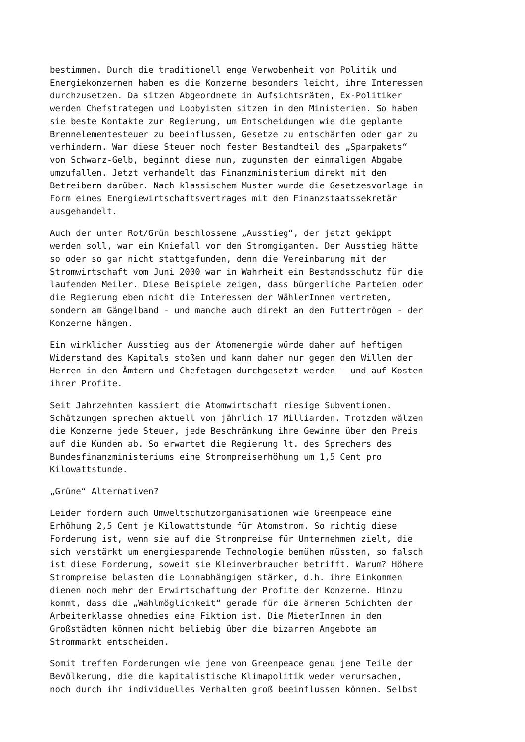bestimmen. Durch die traditionell enge Verwobenheit von Politik und Energiekonzernen haben es die Konzerne besonders leicht, ihre Interessen durchzusetzen. Da sitzen Abgeordnete in Aufsichtsräten, Ex-Politiker werden Chefstrategen und Lobbyisten sitzen in den Ministerien. So haben sie beste Kontakte zur Regierung, um Entscheidungen wie die geplante Brennelementesteuer zu beeinflussen, Gesetze zu entschärfen oder gar zu verhindern. War diese Steuer noch fester Bestandteil des „Sparpakets“ von Schwarz-Gelb, beginnt diese nun, zugunsten der einmaligen Abgabe umzufallen. Jetzt verhandelt das Finanzministerium direkt mit den Betreibern darüber. Nach klassischem Muster wurde die Gesetzesvorlage in Form eines Energiewirtschaftsvertrages mit dem Finanzstaatssekretär ausgehandelt.
Auch der unter Rot/Grün beschlossene „Ausstieg“, der jetzt gekippt werden soll, war ein Kniefall vor den Stromgiganten. Der Ausstieg hätte so oder so gar nicht stattgefunden, denn die Vereinbarung mit der Stromwirtschaft vom Juni 2000 war in Wahrheit ein Bestandsschutz für die laufenden Meiler. Diese Beispiele zeigen, dass bürgerliche Parteien oder die Regierung eben nicht die Interessen der WählerInnen vertreten, sondern am Gängelband - und manche auch direkt an den Futtertrögen - der Konzerne hängen.
Ein wirklicher Ausstieg aus der Atomenergie würde daher auf heftigen Widerstand des Kapitals stoßen und kann daher nur gegen den Willen der Herren in den Ämtern und Chefetagen durchgesetzt werden - und auf Kosten ihrer Profite.
Seit Jahrzehnten kassiert die Atomwirtschaft riesige Subventionen. Schätzungen sprechen aktuell von jährlich 17 Milliarden. Trotzdem wälzen die Konzerne jede Steuer, jede Beschränkung ihre Gewinne über den Preis auf die Kunden ab. So erwartet die Regierung lt. des Sprechers des Bundesfinanzministeriums eine Strompreiserhöhung um 1,5 Cent pro Kilowattstunde.
„Grüne“ Alternativen?
Leider fordern auch Umweltschutzorganisationen wie Greenpeace eine Erhöhung 2,5 Cent je Kilowattstunde für Atomstrom. So richtig diese Forderung ist, wenn sie auf die Strompreise für Unternehmen zielt, die sich verstärkt um energiesparende Technologie bemühen müssten, so falsch ist diese Forderung, soweit sie Kleinverbraucher betrifft. Warum? Höhere Strompreise belasten die Lohnabhängigen stärker, d.h. ihre Einkommen dienen noch mehr der Erwirtschaftung der Profite der Konzerne. Hinzu kommt, dass die „Wahlmöglichkeit“ gerade für die ärmeren Schichten der Arbeiterklasse ohnedies eine Fiktion ist. Die MieterInnen in den Großstädten können nicht beliebig über die bizarren Angebote am Strommarkt entscheiden.
Somit treffen Forderungen wie jene von Greenpeace genau jene Teile der Bevölkerung, die die kapitalistische Klimapolitik weder verursachen, noch durch ihr individuelles Verhalten groß beeinflussen können. Selbst